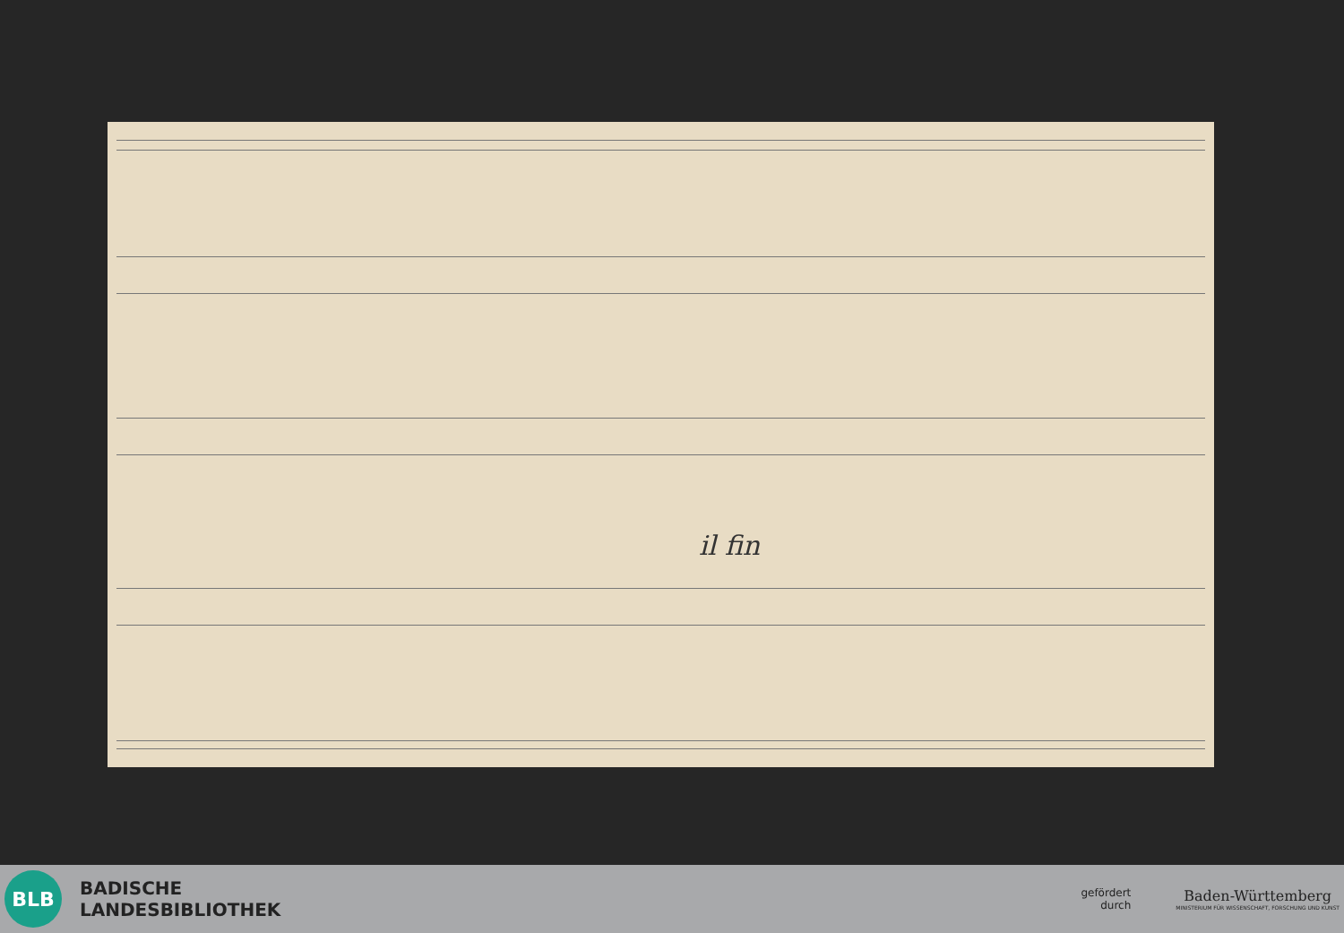il fin
BLB
BADISCHE
LANDESBIBLIOTHEK
gefördert
durch
Baden-Württemberg
MINISTERIUM FÜR WISSENSCHAFT, FORSCHUNG UND KUNST